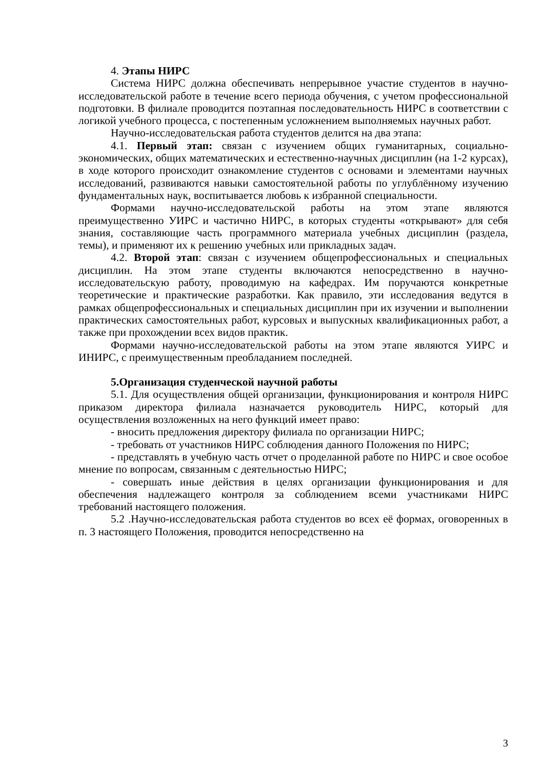4. Этапы НИРС
Система НИРС должна обеспечивать непрерывное участие студентов в научно-исследовательской работе в течение всего периода обучения, с учетом профессиональной подготовки. В филиале проводится поэтапная последовательность НИРС в соответствии с логикой учебного процесса, с постепенным усложнением выполняемых научных работ.
Научно-исследовательская работа студентов делится на два этапа:
4.1. Первый этап: связан с изучением общих гуманитарных, социально-экономических, общих математических и естественно-научных дисциплин (на 1-2 курсах), в ходе которого происходит ознакомление студентов с основами и элементами научных исследований, развиваются навыки самостоятельной работы по углублённому изучению фундаментальных наук, воспитывается любовь к избранной специальности.
Формами научно-исследовательской работы на этом этапе являются преимущественно УИРС и частично НИРС, в которых студенты «открывают» для себя знания, составляющие часть программного материала учебных дисциплин (раздела, темы), и применяют их к решению учебных или прикладных задач.
4.2. Второй этап: связан с изучением общепрофессиональных и специальных дисциплин. На этом этапе студенты включаются непосредственно в научно-исследовательскую работу, проводимую на кафедрах. Им поручаются конкретные теоретические и практические разработки. Как правило, эти исследования ведутся в рамках общепрофессиональных и специальных дисциплин при их изучении и выполнении практических самостоятельных работ, курсовых и выпускных квалификационных работ, а также при прохождении всех видов практик.
Формами научно-исследовательской работы на этом этапе являются УИРС и ИНИРС, с преимущественным преобладанием последней.
5.Организация студенческой научной работы
5.1. Для осуществления общей организации, функционирования и контроля НИРС приказом директора филиала назначается руководитель НИРС, который для осуществления возложенных на него функций имеет право:
- вносить предложения директору филиала по организации НИРС;
- требовать от участников НИРС соблюдения данного Положения по НИРС;
- представлять в учебную часть отчет о проделанной работе по НИРС и свое особое мнение по вопросам, связанным с деятельностью НИРС;
- совершать иные действия в целях организации функционирования и для обеспечения надлежащего контроля за соблюдением всеми участниками НИРС требований настоящего положения.
5.2 .Научно-исследовательская работа студентов во всех её формах, оговоренных в п. 3 настоящего Положения, проводится непосредственно на
3